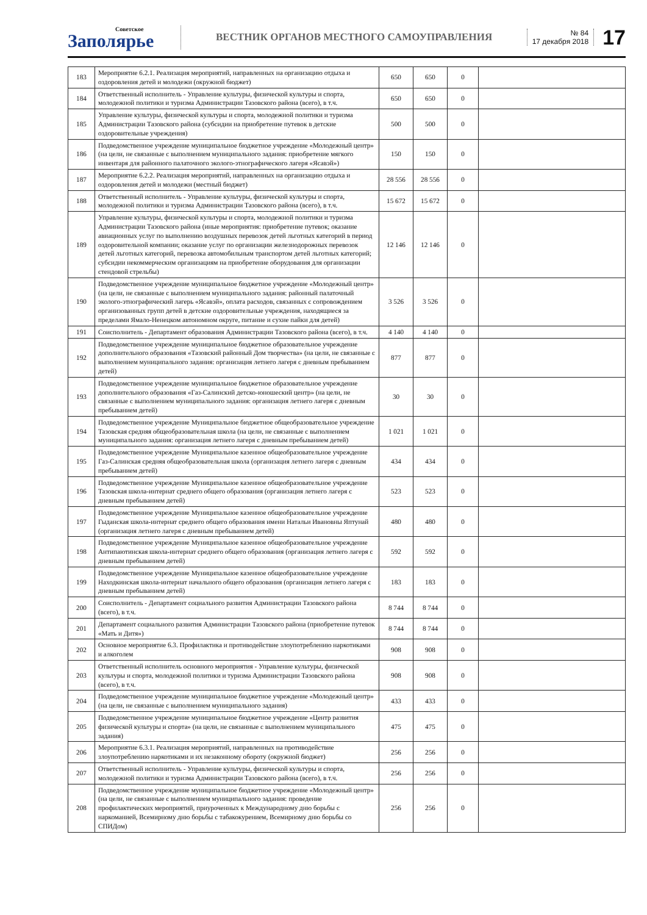Советское
Заполярье
ВЕСТНИК ОРГАНОВ МЕСТНОГО САМОУПРАВЛЕНИЯ
№ 84
17 декабря 2018
17
| 183 | Мероприятие 6.2.1. Реализация мероприятий, направленных на организацию отдыха и оздоровления детей и молодежи (окружной бюджет) | 650 | 650 | 0 | |
| 184 | Ответственный исполнитель - Управление культуры, физической культуры и спорта, молодежной политики и туризма Администрации Тазовского района (всего), в т.ч. | 650 | 650 | 0 | |
| 185 | Управление культуры, физической культуры и спорта, молодежной политики и туризма Администрации Тазовского района (субсидии на приобретение путевок в детские оздоровительные учреждения) | 500 | 500 | 0 | |
| 186 | Подведомственное учреждение муниципальное бюджетное учреждение «Молодежный центр» (на цели, не связанные с выполнением муниципального задания: приобретение мягкого инвентаря для районного палаточного эколого-этнографического лагеря «Ясавэй») | 150 | 150 | 0 | |
| 187 | Мероприятие 6.2.2. Реализация мероприятий, направленных на организацию отдыха и оздоровления детей и молодежи (местный бюджет) | 28 556 | 28 556 | 0 | |
| 188 | Ответственный исполнитель - Управление культуры, физической культуры и спорта, молодежной политики и туризма Администрации Тазовского района (всего), в т.ч. | 15 672 | 15 672 | 0 | |
| 189 | Управление культуры, физической культуры и спорта, молодежной политики и туризма Администрации Тазовского района (иные мероприятия: приобретение путевок; оказание авиационных услуг по выполнению воздушных перевозок детей льготных категорий в период оздоровительной компании; оказание услуг по организации железнодорожных перевозок детей льготных категорий, перевозка автомобильным транспортом детей льготных категорий; субсидии некоммерческим организациям на приобретение оборудования для организации стендовой стрельбы) | 12 146 | 12 146 | 0 | |
| 190 | Подведомственное учреждение муниципальное бюджетное учреждение «Молодежный центр» (на цели, не связанные с выполнением муниципального задания: районный палаточный эколого-этнографический лагерь «Ясавэй», оплата расходов, связанных с сопровождением организованных групп детей в детские оздоровительные учреждения, находящиеся за пределами Ямало-Ненецком автономном округе, питание и сухие пайки для детей) | 3 526 | 3 526 | 0 | |
| 191 | Соисполнитель - Департамент образования Администрации Тазовского района (всего), в т.ч. | 4 140 | 4 140 | 0 | |
| 192 | Подведомственное учреждение муниципальное бюджетное образовательное учреждение дополнительного образования «Тазовский районный Дом творчества» (на цели, не связанные с выполнением муниципального задания: организация летнего лагеря с дневным пребыванием детей) | 877 | 877 | 0 | |
| 193 | Подведомственное учреждение муниципальное бюджетное образовательное учреждение дополнительного образования «Газ-Салинский детско-юношеский центр» (на цели, не связанные с выполнением муниципального задания: организация летнего лагеря с дневным пребыванием детей) | 30 | 30 | 0 | |
| 194 | Подведомственное учреждение Муниципальное бюджетное общеобразовательное учреждение Тазовская средняя общеобразовательная школа (на цели, не связанные с выполнением муниципального задания: организация летнего лагеря с дневным пребыванием детей) | 1 021 | 1 021 | 0 | |
| 195 | Подведомственное учреждение Муниципальное казенное общеобразовательное учреждение Газ-Салинская средняя общеобразовательная школа (организация летнего лагеря с дневным пребыванием детей) | 434 | 434 | 0 | |
| 196 | Подведомственное учреждение Муниципальное казенное общеобразовательное учреждение Тазовская школа-интернат среднего общего образования (организация летнего лагеря с дневным пребыванием детей) | 523 | 523 | 0 | |
| 197 | Подведомственное учреждение Муниципальное казенное общеобразовательное учреждение Гыданская школа-интернат среднего общего образования имени Натальи Ивановны Яптунай (организация летнего лагеря с дневным пребыванием детей) | 480 | 480 | 0 | |
| 198 | Подведомственное учреждение Муниципальное казенное общеобразовательное учреждение Антипаютинская школа-интернат среднего общего образования (организация летнего лагеря с дневным пребыванием детей) | 592 | 592 | 0 | |
| 199 | Подведомственное учреждение Муниципальное казенное общеобразовательное учреждение Находкинская школа-интернат начального общего образования (организация летнего лагеря с дневным пребыванием детей) | 183 | 183 | 0 | |
| 200 | Соисполнитель - Департамент социального развития Администрации Тазовского района (всего), в т.ч. | 8 744 | 8 744 | 0 | |
| 201 | Департамент социального развития Администрации Тазовского района (приобретение путевок «Мать и Дитя») | 8 744 | 8 744 | 0 | |
| 202 | Основное мероприятие 6.3. Профилактика и противодействие злоупотреблению наркотиками и алкоголем | 908 | 908 | 0 | |
| 203 | Ответственный исполнитель основного мероприятия - Управление культуры, физической культуры и спорта, молодежной политики и туризма Администрации Тазовского района (всего), в т.ч. | 908 | 908 | 0 | |
| 204 | Подведомственное учреждение муниципальное бюджетное учреждение «Молодежный центр» (на цели, не связанные с выполнением муниципального задания) | 433 | 433 | 0 | |
| 205 | Подведомственное учреждение муниципальное бюджетное учреждение «Центр развития физической культуры и спорта» (на цели, не связанные с выполнением муниципального задания) | 475 | 475 | 0 | |
| 206 | Мероприятие 6.3.1. Реализация мероприятий, направленных на противодействие злоупотреблению наркотиками и их незаконному обороту (окружной бюджет) | 256 | 256 | 0 | |
| 207 | Ответственный исполнитель - Управление культуры, физической культуры и спорта, молодежной политики и туризма Администрации Тазовского района (всего), в т.ч. | 256 | 256 | 0 | |
| 208 | Подведомственное учреждение муниципальное бюджетное учреждение «Молодежный центр» (на цели, не связанные с выполнением муниципального задания: проведение профилактических мероприятий, приуроченных к Международному дню борьбы с наркоманией, Всемирному дню борьбы с табакокурением, Всемирному дню борьбы со СПИДом) | 256 | 256 | 0 | |